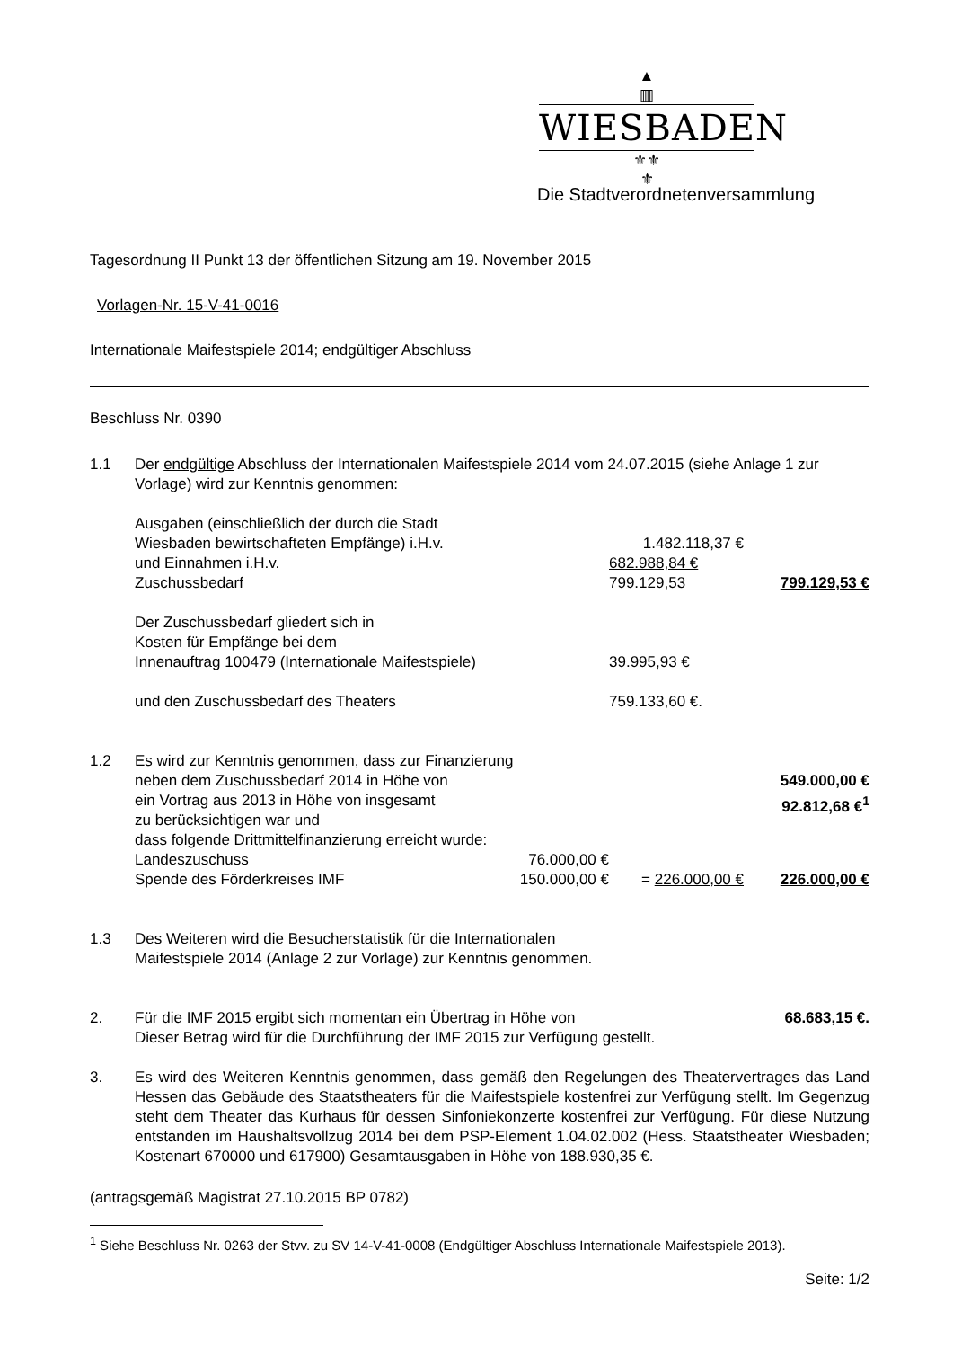▲
▥
WIESBADEN
⚜⚜
⚜
Die Stadtverordnetenversammlung
Tagesordnung II Punkt 13 der öffentlichen Sitzung am 19. November 2015
Vorlagen-Nr. 15-V-41-0016
Internationale Maifestspiele 2014; endgültiger Abschluss
Beschluss Nr. 0390
| 1.1 | Der endgültige Abschluss der Internationalen Maifestspiele 2014 vom 24.07.2015 (siehe Anlage 1 zur Vorlage) wird zur Kenntnis genommen: | | | |
| | Ausgaben (einschließlich der durch die Stadt Wiesbaden bewirtschafteten Empfänge) i.H.v. | | 1.482.118,37 € | |
| | und Einnahmen i.H.v. | | 682.988,84 € | |
| | Zuschussbedarf | | 799.129,53 | 799.129,53 € |
| | Der Zuschussbedarf gliedert sich in Kosten für Empfänge bei dem Innenauftrag 100479 (Internationale Maifestspiele) | | 39.995,93 € | |
| | und den Zuschussbedarf des Theaters | | 759.133,60 €. | |
| 1.2 | Es wird zur Kenntnis genommen, dass zur Finanzierung neben dem Zuschussbedarf 2014 in Höhe von ein Vortrag aus 2013 in Höhe von insgesamt zu berücksichtigen war und dass folgende Drittmittelfinanzierung erreicht wurde: | | | 549.000,00 € 92.812,68 €<sup>1</sup> |
| | Landeszuschuss | 76.000,00 € | | |
| | Spende des Förderkreises IMF | 150.000,00 € | = 226.000,00 € | 226.000,00 € |
| 1.3 | Des Weiteren wird die Besucherstatistik für die Internationalen Maifestspiele 2014 (Anlage 2 zur Vorlage) zur Kenntnis genommen. | | | |
| 2. | Für die IMF 2015 ergibt sich momentan ein Übertrag in Höhe von Dieser Betrag wird für die Durchführung der IMF 2015 zur Verfügung gestellt. | | | 68.683,15 €. |
| 3. | Es wird des Weiteren Kenntnis genommen, dass gemäß den Regelungen des Theatervertrages das Land Hessen das Gebäude des Staatstheaters für die Maifestspiele kostenfrei zur Verfügung stellt. Im Gegenzug steht dem Theater das Kurhaus für dessen Sinfoniekonzerte kostenfrei zur Verfügung. Für diese Nutzung entstanden im Haushaltsvollzug 2014 bei dem PSP-Element 1.04.02.002 (Hess. Staatstheater Wiesbaden; Kostenart 670000 und 617900) Gesamtausgaben in Höhe von 188.930,35 €. | | | |
(antragsgemäß Magistrat 27.10.2015 BP 0782)
<sup>1</sup> Siehe Beschluss Nr. 0263 der Stvv. zu SV 14-V-41-0008 (Endgültiger Abschluss Internationale Maifestspiele 2013).
Seite: 1/2